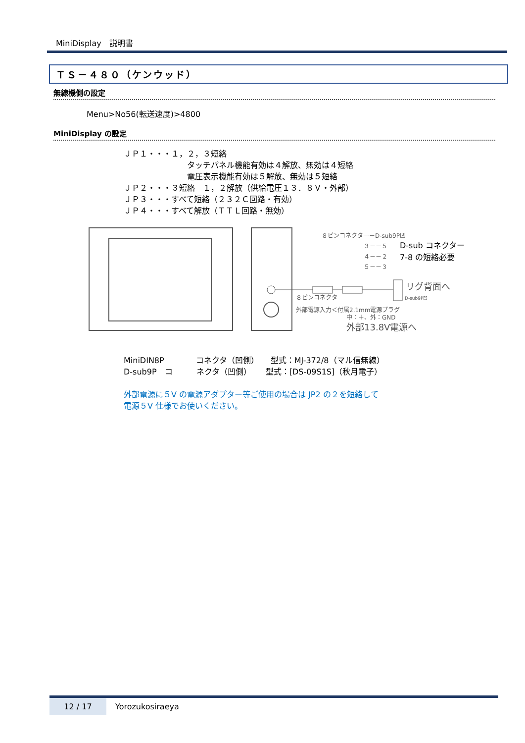MiniDisplay　説明書
ＴＳ－４８０（ケンウッド）
無線機側の設定
Menu>No56(転送速度)>4800
MiniDisplay の設定
ＪＰ１・・・１，２，３短絡 　　　　　　　　タッチパネル機能有効は４解放、無効は４短絡 　　　　　　　　電圧表示機能有効は５解放、無効は５短絡 ＪＰ２・・・３短絡　１，２解放（供給電圧１３．８Ｖ・外部） ＪＰ３・・・すべて短絡（２３２Ｃ回路・有効） ＪＰ４・・・すべて解放（ＴＴＬ回路・無効）
８ピンコネクター－D-sub9P凹
３－－５
４－－２
５－－３
D-sub コネクター
7-8 の短絡必要
リグ背面へ
D-sub9P凹
８ピンコネクタ
外部電源入力＜付属2.1mm電源プラグ
中：＋、外：GND
外部13.8V電源へ
MiniDIN8P　　　　コネクタ（凹側）　　型式：MJ-372/8（マル信無線） D-sub9P　コ　　　ネクタ（凹側）　　 型式：[DS-09S1S]（秋月電子）
外部電源に５V の電源アダプター等ご使用の場合は JP2 の２を短絡して 電源５V 仕様でお使いください。
12 / 17 Yorozukosiraeya